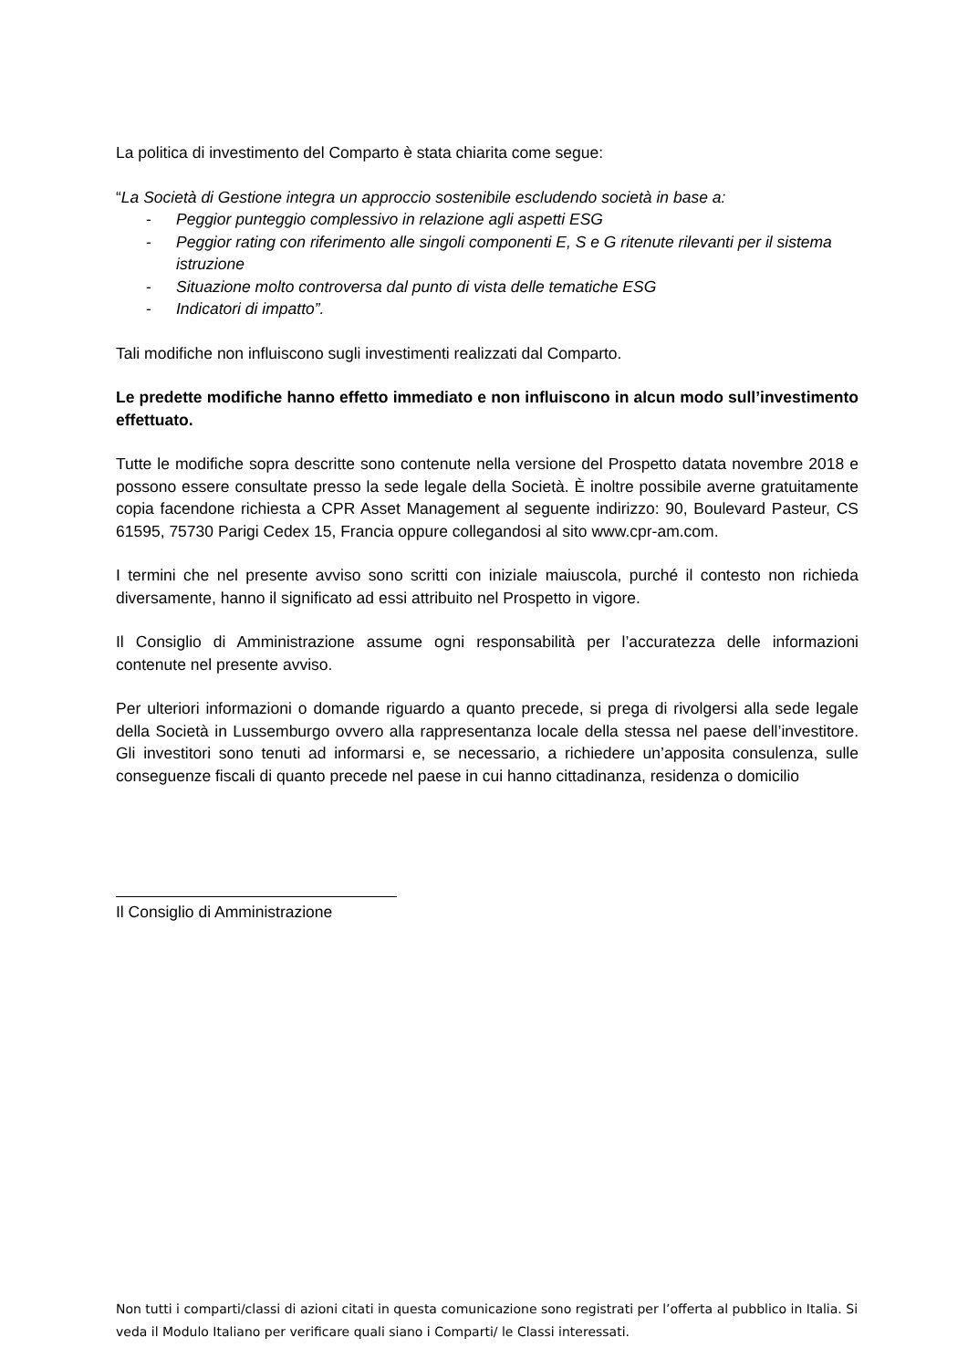La politica di investimento del Comparto è stata chiarita come segue:
“La Società di Gestione integra un approccio sostenibile escludendo società in base a:
- Peggior punteggio complessivo in relazione agli aspetti ESG
- Peggior rating con riferimento alle singoli componenti E, S e G ritenute rilevanti per il sistema istruzione
- Situazione molto controversa dal punto di vista delle tematiche ESG
- Indicatori di impatto”.
Tali modifiche non influiscono sugli investimenti realizzati dal Comparto.
Le predette modifiche hanno effetto immediato e non influiscono in alcun modo sull’investimento effettuato.
Tutte le modifiche sopra descritte sono contenute nella versione del Prospetto datata novembre 2018 e possono essere consultate presso la sede legale della Società. È inoltre possibile averne gratuitamente copia facendone richiesta a CPR Asset Management al seguente indirizzo: 90, Boulevard Pasteur, CS 61595, 75730 Parigi Cedex 15, Francia oppure collegandosi al sito www.cpr-am.com.
I termini che nel presente avviso sono scritti con iniziale maiuscola, purché il contesto non richieda diversamente, hanno il significato ad essi attribuito nel Prospetto in vigore.
Il Consiglio di Amministrazione assume ogni responsabilità per l’accuratezza delle informazioni contenute nel presente avviso.
Per ulteriori informazioni o domande riguardo a quanto precede, si prega di rivolgersi alla sede legale della Società in Lussemburgo ovvero alla rappresentanza locale della stessa nel paese dell’investitore. Gli investitori sono tenuti ad informarsi e, se necessario, a richiedere un’apposita consulenza, sulle conseguenze fiscali di quanto precede nel paese in cui hanno cittadinanza, residenza o domicilio
Il Consiglio di Amministrazione
Non tutti i comparti/classi di azioni citati in questa comunicazione sono registrati per l’offerta al pubblico in Italia. Si veda il Modulo Italiano per verificare quali siano i Comparti/ le Classi interessati.